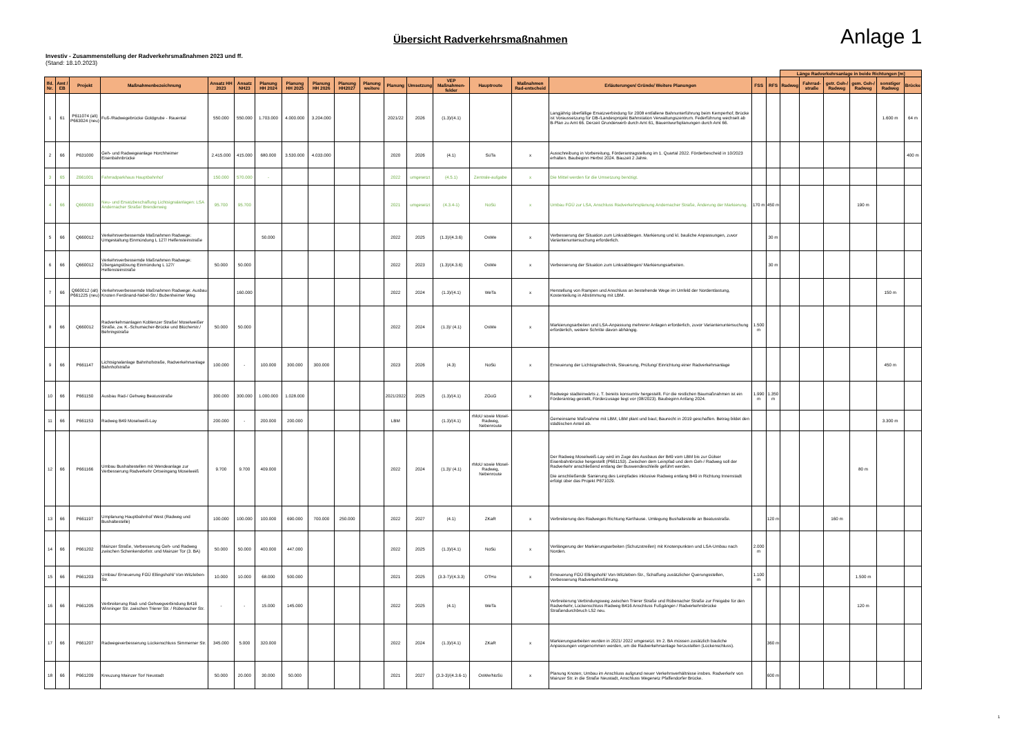Übersicht Radverkehrsmaßnahmen Anlage 1
Investiv - Zusammenstellung der Radverkehrsmaßnahmen 2023 und ff.
(Stand: 18.10.2023)
| | | | | | | | | | | | | | | | | | | | Länge Radverkehrsanlage in beide Richtungen [m] | | | | | |
| --- | --- | --- | --- | --- | --- | --- | --- | --- | --- | --- | --- | --- | --- | --- | --- | --- | --- | --- | --- | --- | --- | --- | --- | --- |
| lfd. Nr. | Amt / EB | Projekt | Maßnahmenbezeichnung | Ansatz HH 2023 | Ansatz NH23 | Planung HH 2024 | Planung HH 2025 | Planung HH 2026 | Planung HH2027 | Planung weitere | Planung | Umsetzung | VEP Maßnahmen-felder | Hauptroute | Maßnahmen Rad-entscheid | Erläuterungen/ Gründe/ Weitere Planungen | FSS | RFS | Radweg | Fahrrad-straße | getr. Geh-/ Radweg | gem. Geh-/ Radweg | sonstiger Radweg | Brücke |
| 1 | 61 | P611074 (alt) P663024 (neu) | Fuß-/Radwegebrücke Goldgrube - Rauental | 550.000 | 550.000 | 1.703.000 | 4.000.000 | 3.204.000 | | | 2021/22 | 2026 | (1.3)/(4.1) | | | Langjährig überfällige Ersatzverbindung für 2008 entfallene Bahnunterführung beim Kemperhof; Brücke ist Voraussetzung für DB-/Landesprojekt Bahnstation Verwaltungszentrum. Federführung wechselt ab B-Plan zu Amt 66. Derzeit Grunderwerb durch Amt 61, Bauentwurfsplanungen durch Amt 66. | | | | | | | 1.600 m | 64 m |
| 2 | 66 | P631000 | Geh- und Radwegeanlage Horchheimer Eisenbahnbrücke | 2.415.000 | 415.000 | 680.000 | 3.530.000 | 4.033.000 | | | 2020 | 2026 | (4.1) | SüTa | x | Ausschreibung in Vorbereitung, Förderantragstellung im 1. Quartal 2022. Förderbescheid in 10/2023 erhalten. Baubeginn Herbst 2024. Bauzeit 2 Jahre. | | | | | | | | 400 m |
| 3 | 65 | Z661001 | Fahrradparkhaus Hauptbahnhof | 150.000 | 570.000 | - | | | | | 2022 | umgesetzt | (4.5.1) | Zentrale-aufgabe | x | Die Mittel werden für die Umsetzung benötigt. | | | | | | | | |
| 4 | 66 | Q660003 | Neu- und Ersatzbeschaffung Lichtsignalanlagen: LSA Andernacher Straße/ Brenderweg | 95.700 | 95.700 | | | | | | 2021 | umgesetzt | (4.3.4-1) | NoSü | x | Umbau FGÜ zur LSA, Anschluss Radverkehrsplanung Andernacher Straße, Änderung der Markierung. | 170 m | 450 m | | | | 190 m | | |
| 5 | 66 | Q660012 | Verkehrsverbessernde Maßnahmen Radwege: Umgestaltung Einmündung L 127/ Helfensteinstraße | | | 50.000 | | | | | 2022 | 2025 | (1.3)/(4.3.6) | OsWe | x | Verbesserung der Situation zum Linksabbiegen. Markierung und kl. bauliche Anpassungen, zuvor Variantenuntersuchung erforderlich. | | 30 m | | | | | | |
| 6 | 66 | Q660012 | Verkehrsverbessernde Maßnahmen Radwege: Übergangslösung Einmündung L 127/ Helfensteinstraße | 50.000 | 50.000 | | | | | | 2022 | 2023 | (1.3)/(4.3.6) | OsWe | x | Verbesserung der Situation zum Linksabbiegen/ Markierungsarbeiten. | | 30 m | | | | | | |
| 7 | 66 | Q660012 (alt) P661225 (neu) | Verkehrsverbessernde Maßnahmen Radwege: Ausbau Knoten Ferdinand-Nebel-Str./ Bubenheimer Weg | | 160.000 | | | | | | 2022 | 2024 | (1.3)/(4.1) | WeTa | x | Herstellung von Rampen und Anschluss an bestehende Wege im Umfeld der Nordentlastung, Kostenteilung in Abstimmung mit LBM. | | | | | | | 150 m | |
| 8 | 66 | Q660012 | Radverkehrsanlagen Koblenzer Straße/ Moselweißer Straße, zw. K.-Schumacher-Brücke und Blücherstr./ Behringstraße | 50.000 | 50.000 | | | | | | 2022 | 2024 | (1.3)/ (4.1) | OsWe | x | Markierungsarbeiten und LSA-Anpassung mehrerer Anlagen erforderlich, zuvor Variantenuntersuchung erforderlich, weitere Schritte davon abhängig. | 1.500 m | | | | | | | |
| 9 | 66 | P661147 | Lichtsignalanlage Bahnhofstraße, Radverkehrsanlage Bahnhofstraße | 100.000 | - | 100.000 | 300.000 | 300.000 | | | 2023 | 2026 | (4.3) | NoSü | x | Erneuerung der Lichtsignaltechnik, Steuerung, Prüfung/ Einrichtung einer Radverkehrsanlage | | | | | | | 450 m | |
| 10 | 66 | P661150 | Ausbau Rad-/ Gehweg Beatusstraße | 300.000 | 300.000 | 1.000.000 | 1.028.000 | | | | 2021/2022 | 2025 | (1.3)/(4.1) | ZGüG | x | Radwege stadteinwärts z. T. bereits konsumtiv hergestellt. Für die restlichen Baumaßnahmen ist ein Förderantrag gestellt, Förderzusage liegt vor (08/2023). Baubeginn Anfang 2024. | 1.990 m | 1.350 m | | | | | | |
| 11 | 66 | P661153 | Radweg B49 Moselweiß-Lay | 200.000 | - | 200.000 | 200.000 | | | | LBM | | (1.3)/(4.1) | rMoU sowie Mosel-Radweg, Nebenroute | | Gemeinsame Maßnahme mit LBM; LBM plant und baut; Baurecht in 2019 geschaffen. Betrag bildet den städtischen Anteil ab. | | | | | | | 3.300 m | |
| 12 | 66 | P661166 | Umbau Bushaltestellen mit Wendeanlage zur Verbesserung Radverkehr Ortseingang Moselweiß | 9.700 | 9.700 | 409.000 | | | | | 2022 | 2024 | (1.3)/ (4.1) | rMoU sowie Mosel-Radweg, Nebenroute | | Der Radweg Moselweiß-Lay wird im Zuge des Ausbaus der B49 vom LBM bis zur Gülser Eisenbahnbrücke hergestellt (P661153). Zwischen dem Leinpfad und dem Geh-/ Radweg soll der Radverkehr anschließend entlang der Buswendeschleife geführt werden. Die anschließende Sanierung des Leinpfades inklusive Radweg entlang B49 in Richtung Innenstadt erfolgt über das Projekt P671029. | | | | | | 80 m | | |
| 13 | 66 | P661197 | Umplanung Hauptbahnhof West (Radweg und Bushaltestelle) | 100.000 | 100.000 | 100.000 | 690.000 | 700.000 | 250.000 | | 2022 | 2027 | (4.1) | ZKaR | x | Verbreiterung des Radweges Richtung Karthause. Umlegung Bushaltestelle an Beatusstraße. | | 120 m | | | 160 m | | | |
| 14 | 66 | P661202 | Mainzer Straße, Verbesserung Geh- und Radweg zwischen Schenkendorfstr. und Mainzer Tor (3. BA) | 50.000 | 50.000 | 400.000 | 447.000 | | | | 2022 | 2025 | (1.3)/(4.1) | NoSü | x | Verlängerung der Markierungsarbeiten (Schutzstreifen) mit Knotenpunkten und LSA-Umbau nach Norden. | 2.000 m | | | | | | | |
| 15 | 66 | P661203 | Umbau/ Erneuerung FGÜ Ellingshohl/ Von-Witzleben-Str. | 10.000 | 10.000 | 68.000 | 500.000 | | | | 2021 | 2025 | (3.3-7)/(4.3.3) | OTHo | x | Erneuerung FGÜ Ellingshohl/ Von-Witzleben-Str., Schaffung zusätzlicher Querungsstellen, Verbesserung Radverkehrsführung. | 1.100 m | | | | | 1.500 m | | |
| 16 | 66 | P661205 | Verbreiterung Rad- und Gehwegverbindung B416 Winninger Str. zwischen Trierer Str. / Rübenacher Str. | - | - | 15.000 | 145.000 | | | | 2022 | 2025 | (4.1) | WeTa | | Verbreiterung Verbindungsweg zwischen Trierer Straße und Rübenacher Straße zur Freigabe für den Radverkehr, Lückenschluss Radweg B416 Anschluss Fußgänger-/ Radverkehrsbrücke Straßendurchbruch L52 neu. | | | | | | 120 m | | |
| 17 | 66 | P661207 | Radwegeverbesserung Lückenschluss Simmerner Str. | 345.000 | 5.000 | 320.000 | | | | | 2022 | 2024 | (1.3)/(4.1) | ZKaR | x | Markierungsarbeiten wurden in 2021/ 2022 umgesetzt. Im 2. BA müssen zusätzlich bauliche Anpassungen vorgenommen werden, um die Radverkehrsanlage herzustellen (Lückenschluss). | | 360 m | | | | | | |
| 18 | 66 | P661209 | Kreuzung Mainzer Tor/ Neustadt | 50.000 | 20.000 | 30.000 | 50.000 | | | | 2021 | 2027 | (3.3-3)/(4.3.6-1) | OsWe/NoSü | x | Planung Knoten; Umbau im Anschluss aufgrund neuer Verkehrsverhältnisse insbes. Radverkehr von Mainzer Str. in die Straße Neustadt, Anschluss Wegenetz Pfaffendorfer Brücke. | | 600 m | | | | | | |
1